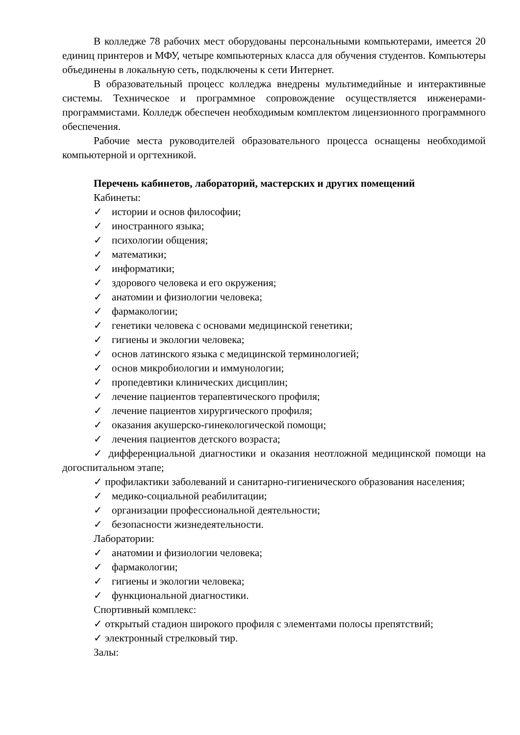В колледже 78 рабочих мест оборудованы персональными компьютерами, имеется 20 единиц принтеров и МФУ, четыре компьютерных класса для обучения студентов. Компьютеры объединены в локальную сеть, подключены к сети Интернет.
В образовательный процесс колледжа внедрены мультимедийные и интерактивные системы. Техническое и программное сопровождение осуществляется инженерами-программистами. Колледж обеспечен необходимым комплектом лицензионного программного обеспечения.
Рабочие места руководителей образовательного процесса оснащены необходимой компьютерной и оргтехникой.
Перечень кабинетов, лабораторий, мастерских и других помещений
Кабинеты:
✓ истории и основ философии;
✓ иностранного языка;
✓ психологии общения;
✓ математики;
✓ информатики;
✓ здорового человека и его окружения;
✓ анатомии и физиологии человека;
✓ фармакологии;
✓ генетики человека с основами медицинской генетики;
✓ гигиены и экологии человека;
✓ основ латинского языка с медицинской терминологией;
✓ основ микробиологии и иммунологии;
✓ пропедевтики клинических дисциплин;
✓ лечение пациентов терапевтического профиля;
✓ лечение пациентов хирургического профиля;
✓ оказания акушерско-гинекологической помощи;
✓ лечения пациентов детского возраста;
✓ дифференциальной диагностики и оказания неотложной медицинской помощи на догоспитальном этапе;
✓ профилактики заболеваний и санитарно-гигиенического образования населения;
✓ медико-социальной реабилитации;
✓ организации профессиональной деятельности;
✓ безопасности жизнедеятельности.
Лаборатории:
✓ анатомии и физиологии человека;
✓ фармакологии;
✓ гигиены и экологии человека;
✓ функциональной диагностики.
Спортивный комплекс:
✓ открытый стадион широкого профиля с элементами полосы препятствий;
✓ электронный стрелковый тир.
Залы: